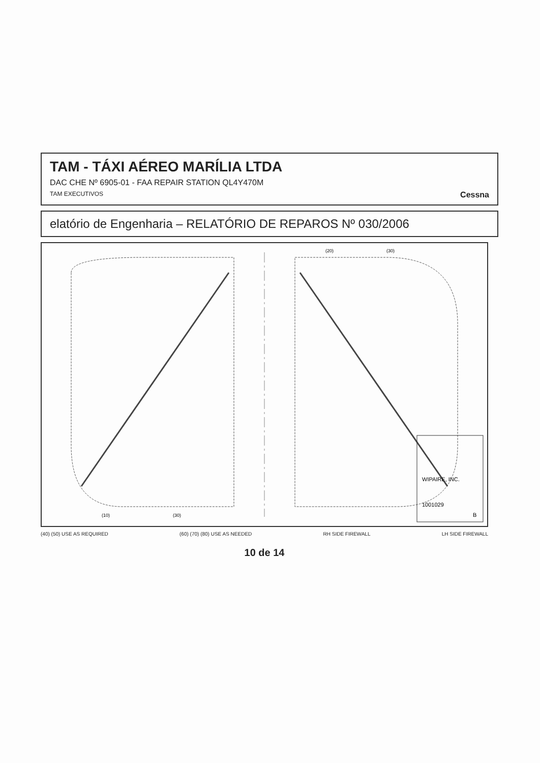TAM - TÁXI AÉREO MARÍLIA LTDA
DAC CHE Nº 6905-01 - FAA REPAIR STATION QL4Y470M
TAM EXECUTIVOS Cessna
elatório de Engenharia – RELATÓRIO DE REPAROS Nº 030/2006
WIPAIRE, INC.
1001029
B
(10)
(30)
(20)
(30)
(40) (50) USE AS REQUIRED (60) (70) (80) USE AS NEEDED RH SIDE FIREWALL LH SIDE FIREWALL
10 de 14